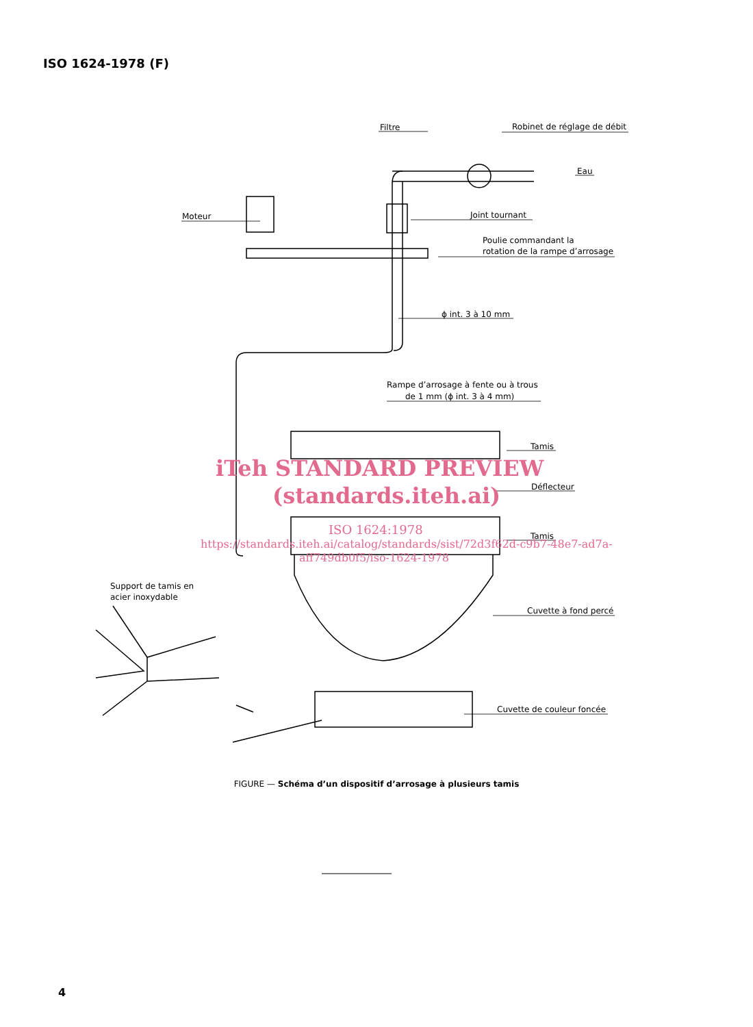ISO 1624-1978 (F)
Filtre
Robinet de réglage de débit
Eau
Moteur
Joint tournant
Poulie commandant la
rotation de la rampe d’arrosage
ϕ int. 3 à 10 mm
Rampe d’arrosage à fente ou à trous
de 1 mm (ϕ int. 3 à 4 mm)
Tamis
Déflecteur
Tamis
Support de tamis en
acier inoxydable
Cuvette à fond percé
Cuvette de couleur foncée
iTeh STANDARD PREVIEW
(standards.iteh.ai)
ISO 1624:1978
https://standards.iteh.ai/catalog/standards/sist/72d3f62d-c9b7-48e7-ad7a-
aff749db0f5/iso-1624-1978
FIGURE — Schéma d’un dispositif d’arrosage à plusieurs tamis
4